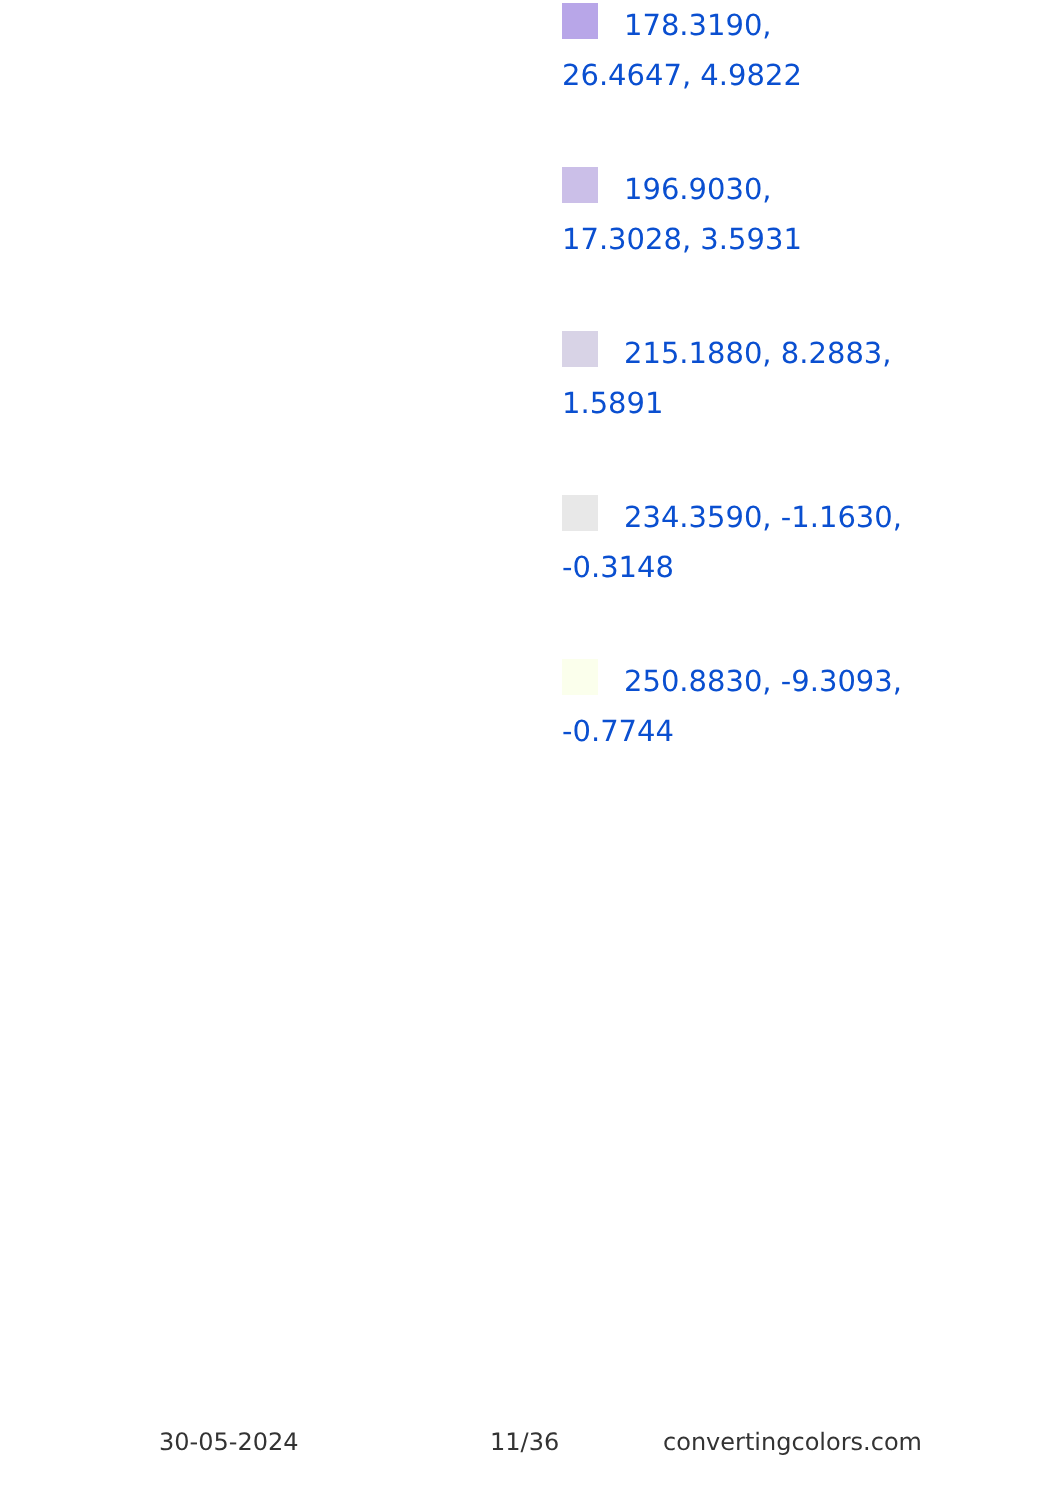178.3190, 26.4647, 4.9822
196.9030, 17.3028, 3.5931
215.1880, 8.2883, 1.5891
234.3590, -1.1630, -0.3148
250.8830, -9.3093, -0.7744
30-05-2024 11/36 convertingcolors.com